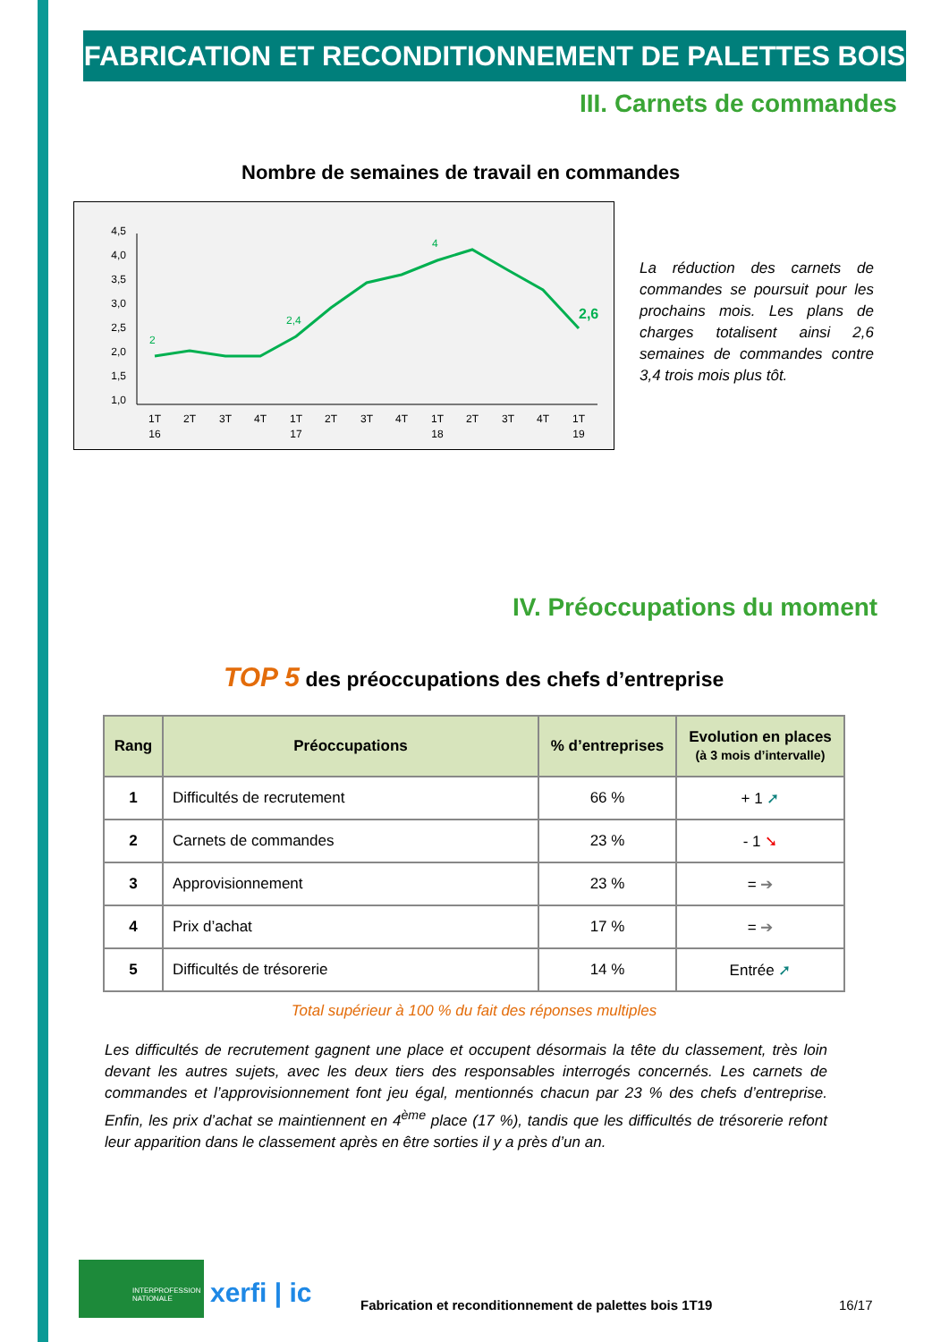FABRICATION ET RECONDITIONNEMENT DE PALETTES BOIS
III. Carnets de commandes
Nombre de semaines de travail en commandes
4,5
4,0
3,5
3,0
2,5
2,0
1,5
1,0
2
2,4
4
2,6
1T
16
2T
3T
4T
1T
17
2T
3T
4T
1T
18
2T
3T
4T
1T
19
La réduction des carnets de commandes se poursuit pour les prochains mois. Les plans de charges totalisent ainsi 2,6 semaines de commandes contre 3,4 trois mois plus tôt.
IV. Préoccupations du moment
TOP 5 des préoccupations des chefs d’entreprise
| Rang | Préoccupations | % d’entreprises | Evolution en places (à 3 mois d’intervalle) |
| --- | --- | --- | --- |
| 1 | Difficultés de recrutement | 66 % | + 1 ➚ |
| 2 | Carnets de commandes | 23 % | - 1 ➘ |
| 3 | Approvisionnement | 23 % | = ➔ |
| 4 | Prix d’achat | 17 % | = ➔ |
| 5 | Difficultés de trésorerie | 14 % | Entrée ➚ |
Total supérieur à 100 % du fait des réponses multiples
Les difficultés de recrutement gagnent une place et occupent désormais la tête du classement, très loin devant les autres sujets, avec les deux tiers des responsables interrogés concernés. Les carnets de commandes et l’approvisionnement font jeu égal, mentionnés chacun par 23 % des chefs d’entreprise. Enfin, les prix d’achat se maintiennent en 4<sup>ème</sup> place (17 %), tandis que les difficultés de trésorerie refont leur apparition dans le classement après en être sorties il y a près d’un an.
INTERPROFESSION NATIONALE
xerfi | ic
Fabrication et reconditionnement de palettes bois 1T19
16/17